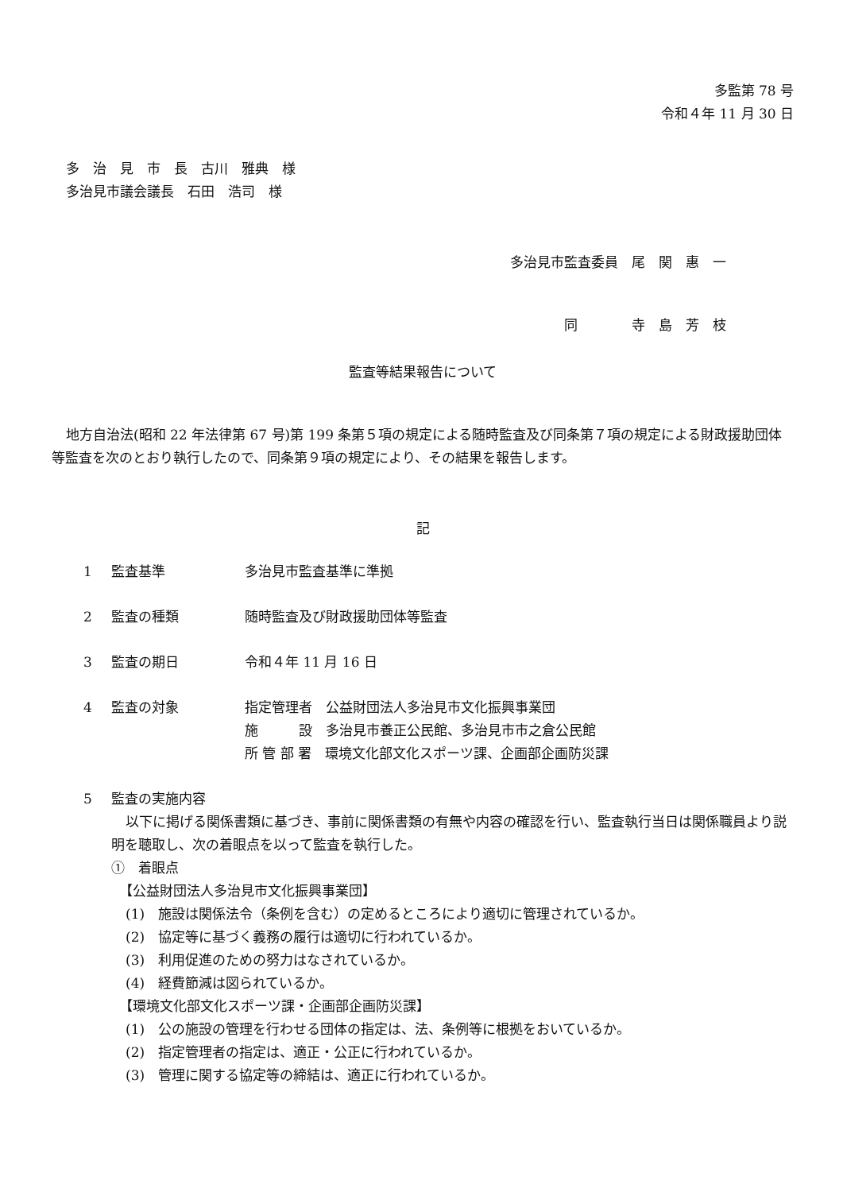多監第 78 号
令和４年 11 月 30 日
多　治　見　市　長　古川　雅典　様
多治見市議会議長　石田　浩司　様
多治見市監査委員　尾　関　惠　一
同　　　　寺　島　芳　枝
監査等結果報告について
地方自治法(昭和 22 年法律第 67 号)第 199 条第５項の規定による随時監査及び同条第７項の規定による財政援助団体等監査を次のとおり執行したので、同条第９項の規定により、その結果を報告します。
記
1 監査基準 多治見市監査基準に準拠
2 監査の種類 随時監査及び財政援助団体等監査
3 監査の期日 令和４年 11 月 16 日
4 監査の対象 指定管理者　公益財団法人多治見市文化振興事業団
施　　　設　多治見市養正公民館、多治見市市之倉公民館
所 管 部 署　環境文化部文化スポーツ課、企画部企画防災課
5 監査の実施内容
以下に掲げる関係書類に基づき、事前に関係書類の有無や内容の確認を行い、監査執行当日は関係職員より説明を聴取し、次の着眼点を以って監査を執行した。
①　着眼点
【公益財団法人多治見市文化振興事業団】
(1)　施設は関係法令（条例を含む）の定めるところにより適切に管理されているか。
(2)　協定等に基づく義務の履行は適切に行われているか。
(3)　利用促進のための努力はなされているか。
(4)　経費節減は図られているか。
【環境文化部文化スポーツ課・企画部企画防災課】
(1)　公の施設の管理を行わせる団体の指定は、法、条例等に根拠をおいているか。
(2)　指定管理者の指定は、適正・公正に行われているか。
(3)　管理に関する協定等の締結は、適正に行われているか。